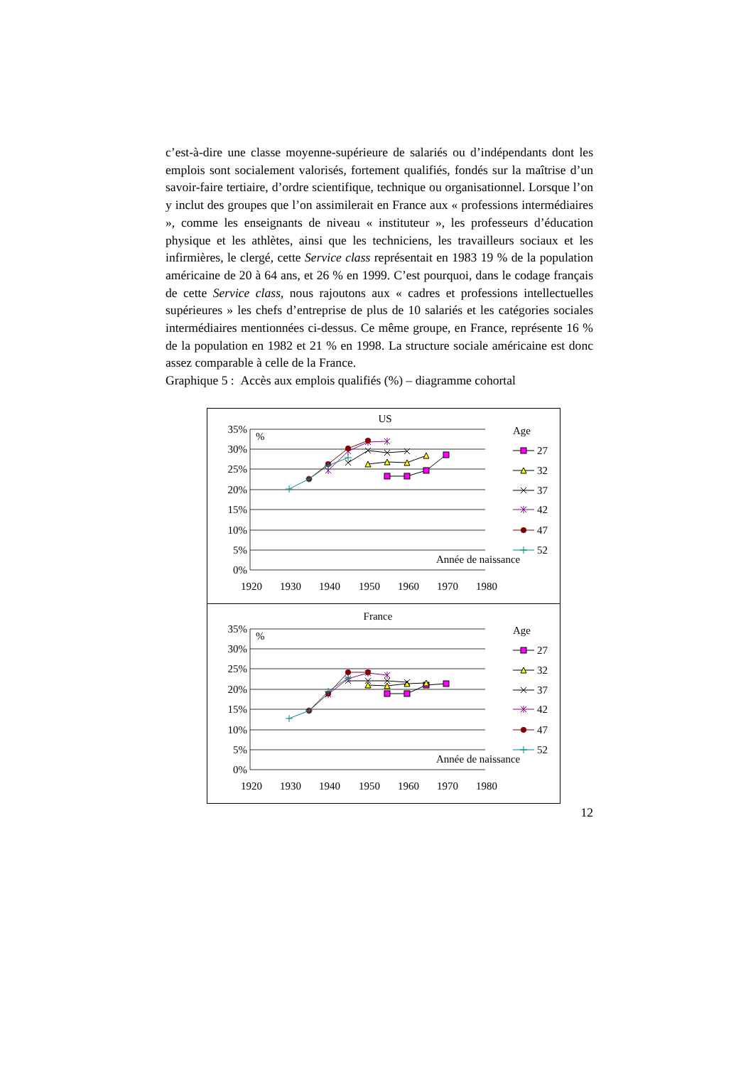c’est-à-dire une classe moyenne-supérieure de salariés ou d’indépendants dont les emplois sont socialement valorisés, fortement qualifiés, fondés sur la maîtrise d’un savoir-faire tertiaire, d’ordre scientifique, technique ou organisationnel. Lorsque l’on y inclut des groupes que l’on assimilerait en France aux « professions intermédiaires », comme les enseignants de niveau « instituteur », les professeurs d’éducation physique et les athlètes, ainsi que les techniciens, les travailleurs sociaux et les infirmières, le clergé, cette Service class représentait en 1983 19 % de la population américaine de 20 à 64 ans, et 26 % en 1999. C’est pourquoi, dans le codage français de cette Service class, nous rajoutons aux « cadres et professions intellectuelles supérieures » les chefs d’entreprise de plus de 10 salariés et les catégories sociales intermédiaires mentionnées ci-dessus. Ce même groupe, en France, représente 16 % de la population en 1982 et 21 % en 1998. La structure sociale américaine est donc assez comparable à celle de la France.
Graphique 5 : Accès aux emplois qualifiés (%) – diagramme cohortal
US
35%
30%
25%
20%
15%
10%
5%
0%
%
Age
27
32
37
42
47
52
Année de naissance
1920
1930
1940
1950
1960
1970
1980
France
35%
30%
25%
20%
15%
10%
5%
0%
%
Age
27
32
37
42
47
52
Année de naissance
1920
1930
1940
1950
1960
1970
1980
12